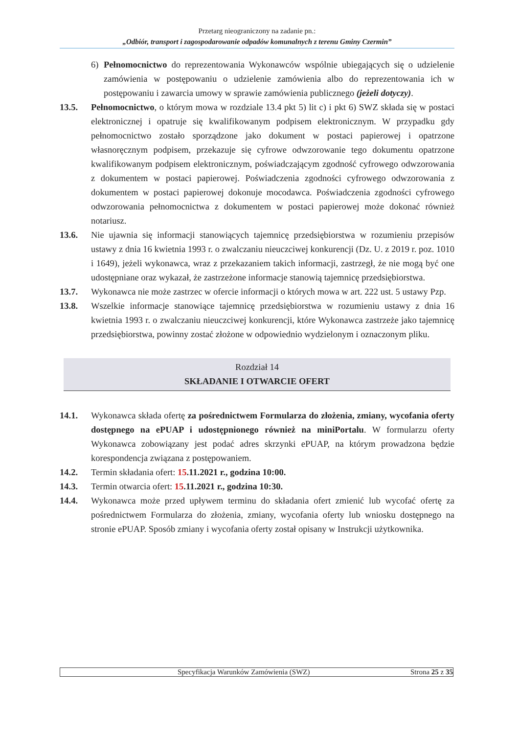Przetarg nieograniczony na zadanie pn.:
„Odbiór, transport i zagospodarowanie odpadów komunalnych z terenu Gminy Czermin”
6) Pełnomocnictwo do reprezentowania Wykonawców wspólnie ubiegających się o udzielenie zamówienia w postępowaniu o udzielenie zamówienia albo do reprezentowania ich w postępowaniu i zawarcia umowy w sprawie zamówienia publicznego (jeżeli dotyczy).
13.5. Pełnomocnictwo, o którym mowa w rozdziale 13.4 pkt 5) lit c) i pkt 6) SWZ składa się w postaci elektronicznej i opatruje się kwalifikowanym podpisem elektronicznym. W przypadku gdy pełnomocnictwo zostało sporządzone jako dokument w postaci papierowej i opatrzone własnoręcznym podpisem, przekazuje się cyfrowe odwzorowanie tego dokumentu opatrzone kwalifikowanym podpisem elektronicznym, poświadczającym zgodność cyfrowego odwzorowania z dokumentem w postaci papierowej. Poświadczenia zgodności cyfrowego odwzorowania z dokumentem w postaci papierowej dokonuje mocodawca. Poświadczenia zgodności cyfrowego odwzorowania pełnomocnictwa z dokumentem w postaci papierowej może dokonać również notariusz.
13.6. Nie ujawnia się informacji stanowiących tajemnicę przedsiębiorstwa w rozumieniu przepisów ustawy z dnia 16 kwietnia 1993 r. o zwalczaniu nieuczciwej konkurencji (Dz. U. z 2019 r. poz. 1010 i 1649), jeżeli wykonawca, wraz z przekazaniem takich informacji, zastrzegł, że nie mogą być one udostępniane oraz wykazał, że zastrzeżone informacje stanowią tajemnicę przedsiębiorstwa.
13.7. Wykonawca nie może zastrzec w ofercie informacji o których mowa w art. 222 ust. 5 ustawy Pzp.
13.8. Wszelkie informacje stanowiące tajemnicę przedsiębiorstwa w rozumieniu ustawy z dnia 16 kwietnia 1993 r. o zwalczaniu nieuczciwej konkurencji, które Wykonawca zastrzeże jako tajemnicę przedsiębiorstwa, powinny zostać złożone w odpowiednio wydzielonym i oznaczonym pliku.
Rozdział 14
SKŁADANIE I OTWARCIE OFERT
14.1. Wykonawca składa ofertę za pośrednictwem Formularza do złożenia, zmiany, wycofania oferty dostępnego na ePUAP i udostępnionego również na miniPortalu. W formularzu oferty Wykonawca zobowiązany jest podać adres skrzynki ePUAP, na którym prowadzona będzie korespondencja związana z postępowaniem.
14.2. Termin składania ofert: 15.11.2021 r., godzina 10:00.
14.3. Termin otwarcia ofert: 15.11.2021 r., godzina 10:30.
14.4. Wykonawca może przed upływem terminu do składania ofert zmienić lub wycofać ofertę za pośrednictwem Formularza do złożenia, zmiany, wycofania oferty lub wniosku dostępnego na stronie ePUAP. Sposób zmiany i wycofania oferty został opisany w Instrukcji użytkownika.
Specyfikacja Warunków Zamówienia (SWZ) Strona 25 z 35